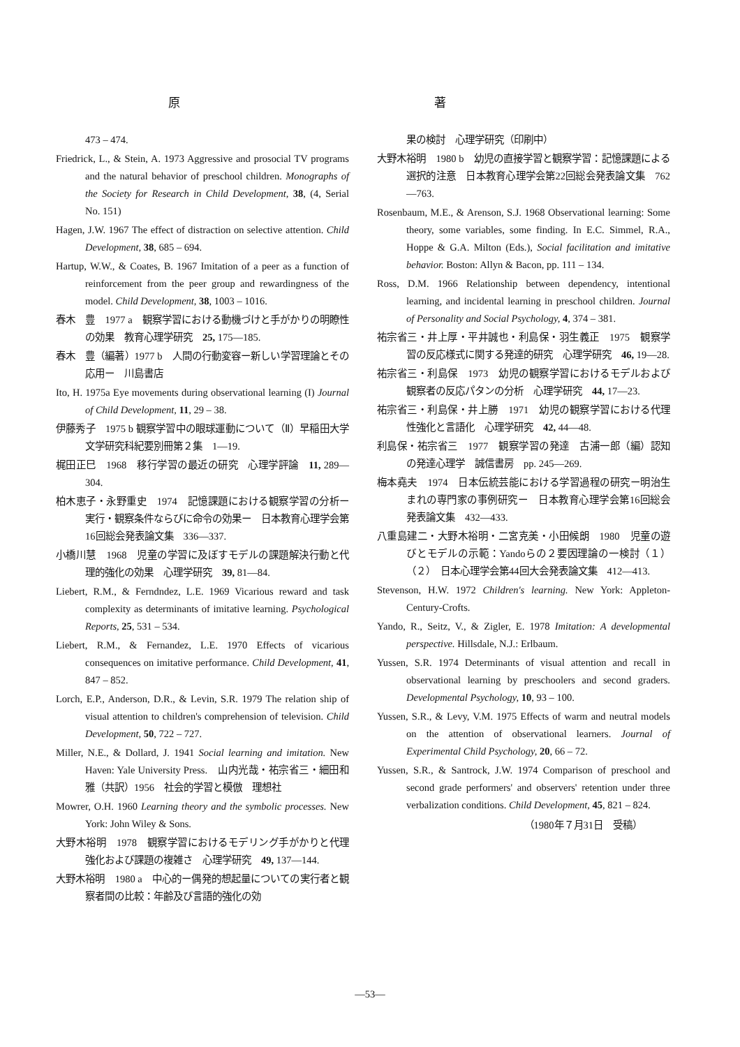原 著
473 – 474.
Friedrick, L., & Stein, A. 1973 Aggressive and prosocial TV programs and the natural behavior of preschool children. Monographs of the Society for Research in Child Development, 38, (4, Serial No. 151)
Hagen, J.W. 1967 The effect of distraction on selective attention. Child Development, 38, 685 – 694.
Hartup, W.W., & Coates, B. 1967 Imitation of a peer as a function of reinforcement from the peer group and rewardingness of the model. Child Development, 38, 1003 – 1016.
春木　豊　1977 a　観察学習における動機づけと手がかりの明瞭性の効果　教育心理学研究　25, 175—185.
春木　豊（編著）1977 b　人間の行動変容ー新しい学習理論とその応用ー　川島書店
Ito, H. 1975a Eye movements during observational learning (I) Journal of Child Development, 11, 29 – 38.
伊藤秀子　1975 b 観察学習中の眼球運動について（Ⅱ）早稲田大学文学研究科紀要別冊第２集　1—19.
梶田正巳　1968　移行学習の最近の研究　心理学評論　11, 289—304.
柏木恵子・永野重史　1974　記憶課題における観察学習の分析ー実行・観察条件ならびに命令の効果ー　日本教育心理学会第16回総会発表論文集　336—337.
小橋川慧　1968　児童の学習に及ぼすモデルの課題解決行動と代理的強化の効果　心理学研究　39, 81—84.
Liebert, R.M., & Ferndndez, L.E. 1969 Vicarious reward and task complexity as determinants of imitative learning. Psychological Reports, 25, 531 – 534.
Liebert, R.M., & Fernandez, L.E. 1970 Effects of vicarious consequences on imitative performance. Child Development, 41, 847 – 852.
Lorch, E.P., Anderson, D.R., & Levin, S.R. 1979 The relation ship of visual attention to children's comprehension of television. Child Development, 50, 722 – 727.
Miller, N.E., & Dollard, J. 1941 Social learning and imitation. New Haven: Yale University Press.　山内光哉・祐宗省三・細田和雅（共訳）1956　社会的学習と模倣　理想社
Mowrer, O.H. 1960 Learning theory and the symbolic processes. New York: John Wiley & Sons.
大野木裕明　1978　観察学習におけるモデリング手がかりと代理強化および課題の複雑さ　心理学研究　49, 137—144.
大野木裕明　1980 a　中心的ー偶発的想起量についての実行者と観察者間の比較：年齢及び言語的強化の効
果の検討　心理学研究（印刷中）
大野木裕明　1980 b　幼児の直接学習と観察学習：記憶課題による選択的注意　日本教育心理学会第22回総会発表論文集　762—763.
Rosenbaum, M.E., & Arenson, S.J. 1968 Observational learning: Some theory, some variables, some finding. In E.C. Simmel, R.A., Hoppe & G.A. Milton (Eds.), Social facilitation and imitative behavior. Boston: Allyn & Bacon, pp. 111 – 134.
Ross, D.M. 1966 Relationship between dependency, intentional learning, and incidental learning in preschool children. Journal of Personality and Social Psychology, 4, 374 – 381.
祐宗省三・井上厚・平井誠也・利島保・羽生義正　1975　観察学習の反応様式に関する発達的研究　心理学研究　46, 19—28.
祐宗省三・利島保　1973　幼児の観察学習におけるモデルおよび観察者の反応パタンの分析　心理学研究　44, 17—23.
祐宗省三・利島保・井上勝　1971　幼児の観察学習における代理性強化と言語化　心理学研究　42, 44—48.
利島保・祐宗省三　1977　観察学習の発達　古浦一郎（編）認知の発達心理学　誠信書房　pp. 245—269.
梅本堯夫　1974　日本伝統芸能における学習過程の研究ー明治生まれの専門家の事例研究ー　日本教育心理学会第16回総会発表論文集　432—433.
八重島建二・大野木裕明・二宮克美・小田候朗　1980　児童の遊びとモデルの示範：Yandoらの２要因理論の一検討（１）（２）　日本心理学会第44回大会発表論文集　412—413.
Stevenson, H.W. 1972 Children's learning. New York: Appleton-Century-Crofts.
Yando, R., Seitz, V., & Zigler, E. 1978 Imitation: A developmental perspective. Hillsdale, N.J.: Erlbaum.
Yussen, S.R. 1974 Determinants of visual attention and recall in observational learning by preschoolers and second graders. Developmental Psychology, 10, 93 – 100.
Yussen, S.R., & Levy, V.M. 1975 Effects of warm and neutral models on the attention of observational learners. Journal of Experimental Child Psychology, 20, 66 – 72.
Yussen, S.R., & Santrock, J.W. 1974 Comparison of preschool and second grade performers' and observers' retention under three verbalization conditions. Child Development, 45, 821 – 824.
（1980年７月31日　受稿）
—53—